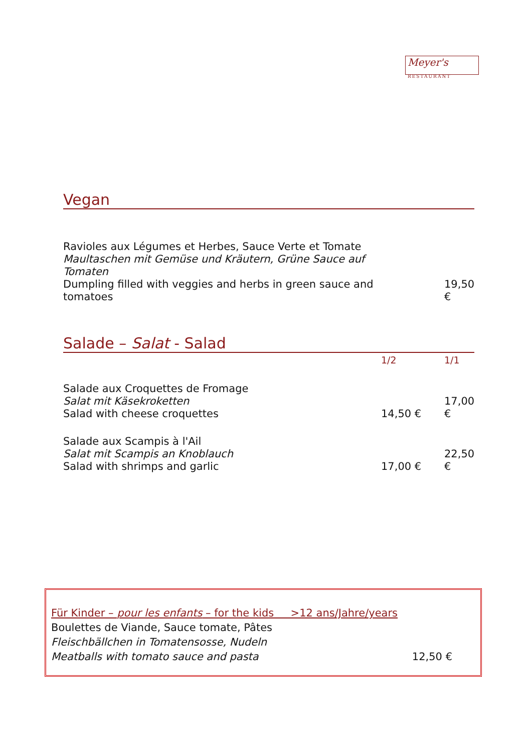Meyer's RESTAURANT
Vegan
| Ravioles aux Légumes et Herbes, Sauce Verte et Tomate Maultaschen mit Gemüse und Kräutern, Grüne Sauce auf Tomaten Dumpling filled with veggies and herbs in green sauce and tomatoes | | 19,50 € |
Salade – Salat - Salad
| | 1/2 | 1/1 |
| Salade aux Croquettes de Fromage Salat mit Käsekroketten Salad with cheese croquettes | 14,50 € | 17,00 € |
| Salade aux Scampis à l'Ail Salat mit Scampis an Knoblauch Salad with shrimps and garlic | 17,00 € | 22,50 € |
Für Kinder – pour les enfants – for the kids >12 ans/Jahre/years
Boulettes de Viande, Sauce tomate, Pâtes
Fleischbällchen in Tomatensosse, Nudeln
Meatballs with tomato sauce and pasta 12,50 €